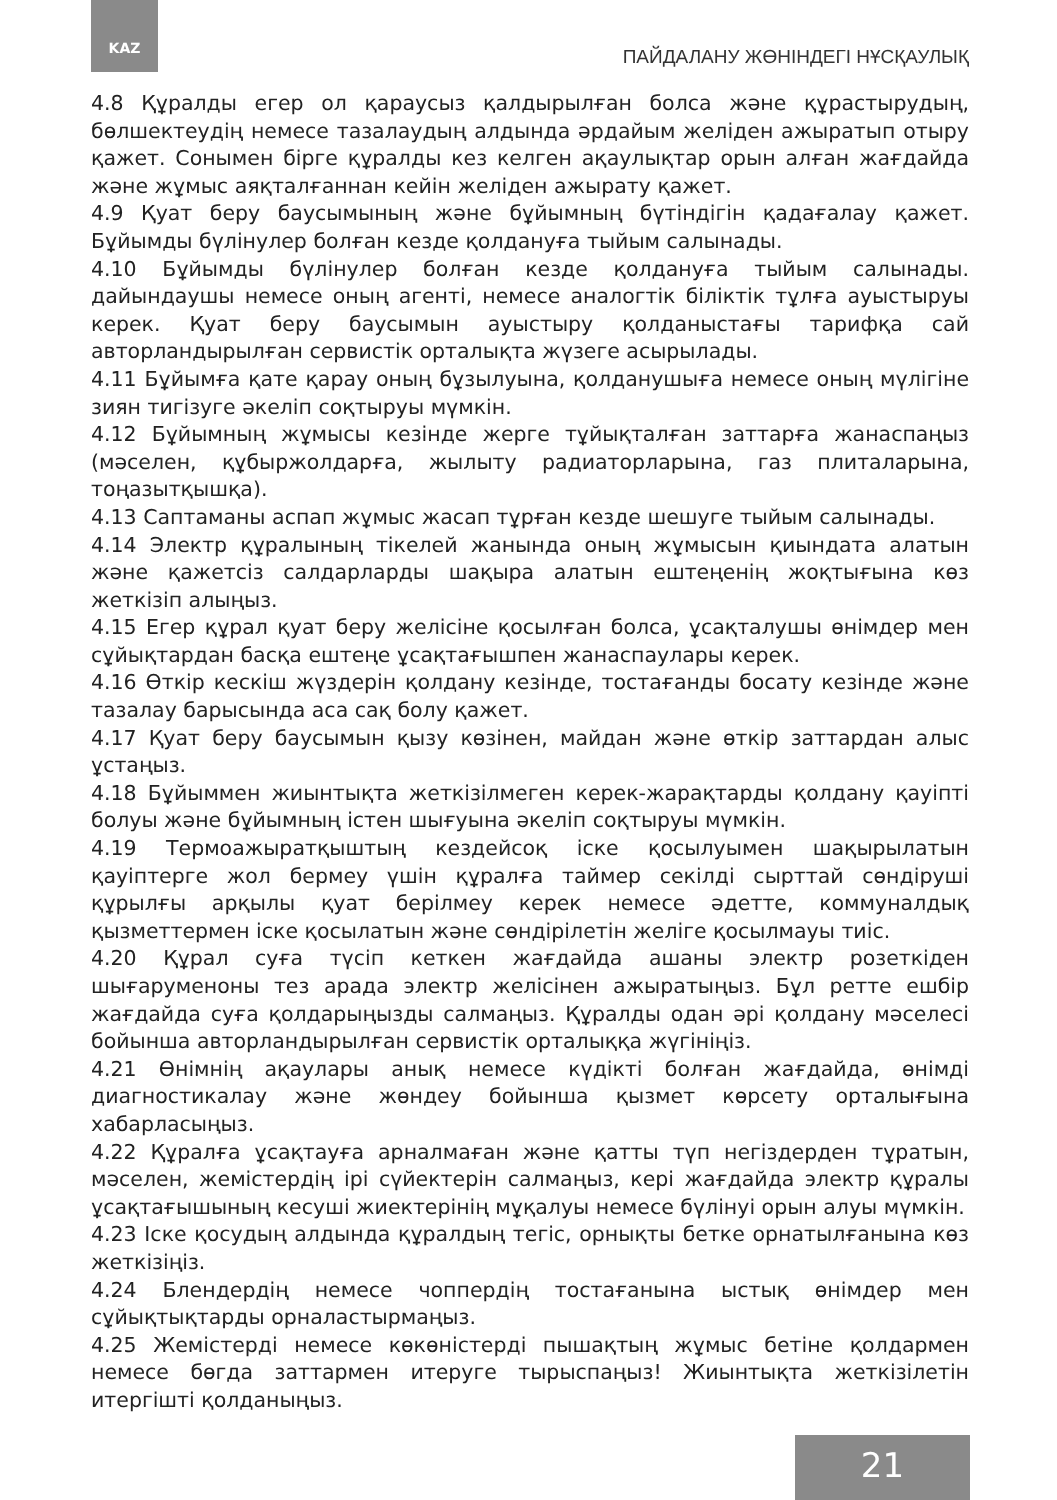KAZ
ПАЙДАЛАНУ ЖӨНІНДЕГІ НҰСҚАУЛЫҚ
4.8 Құралды егер ол қараусыз қалдырылған болса және құрастырудың, бөлшектеудің немесе тазалаудың алдында әрдайым желіден ажыратып отыру қажет. Сонымен бірге құралды кез келген ақаулықтар орын алған жағдайда және жұмыс аяқталғаннан кейін желіден ажырату қажет.
4.9 Қуат беру баусымының және бұйымның бүтіндігін қадағалау қажет. Бұйымды бүлінулер болған кезде қолдануға тыйым салынады.
4.10 Бұйымды бүлінулер болған кезде қолдануға тыйым салынады. дайындаушы немесе оның агенті, немесе аналогтік біліктік тұлға ауыстыруы керек. Қуат беру баусымын ауыстыру қолданыстағы тарифқа сай авторландырылған сервистік орталықта жүзеге асырылады.
4.11 Бұйымға қате қарау оның бұзылуына, қолданушыға немесе оның мүлігіне зиян тигізуге әкеліп соқтыруы мүмкін.
4.12 Бұйымның жұмысы кезінде жерге тұйықталған заттарға жанаспаңыз (мәселен, құбыржолдарға, жылыту радиаторларына, газ плиталарына, тоңазытқышқа).
4.13 Саптаманы аспап жұмыс жасап тұрған кезде шешуге тыйым салынады.
4.14 Электр құралының тікелей жанында оның жұмысын қиындата алатын және қажетсіз салдарларды шақыра алатын ештеңенің жоқтығына көз жеткізіп алыңыз.
4.15 Егер құрал қуат беру желісіне қосылған болса, ұсақталушы өнімдер мен сұйықтардан басқа ештеңе ұсақтағышпен жанаспаулары керек.
4.16 Өткір кескіш жүздерін қолдану кезінде, тостағанды босату кезінде және тазалау барысында аса сақ болу қажет.
4.17 Қуат беру баусымын қызу көзінен, майдан және өткір заттардан алыс ұстаңыз.
4.18 Бұйыммен жиынтықта жеткізілмеген керек-жарақтарды қолдану қауіпті болуы және бұйымның істен шығуына әкеліп соқтыруы мүмкін.
4.19 Термоажыратқыштың кездейсоқ іске қосылуымен шақырылатын қауіптерге жол бермеу үшін құралға таймер секілді сырттай сөндіруші құрылғы арқылы қуат берілмеу керек немесе әдетте, коммуналдық қызметтермен іске қосылатын және сөндірілетін желіге қосылмауы тиіс.
4.20 Құрал суға түсіп кеткен жағдайда ашаны электр розеткіден шығаруменоны тез арада электр желісінен ажыратыңыз. Бұл ретте ешбір жағдайда суға қолдарыңызды салмаңыз. Құралды одан әрі қолдану мәселесі бойынша авторландырылған сервистік орталыққа жүгініңіз.
4.21 Өнімнің ақаулары анық немесе күдікті болған жағдайда, өнімді диагностикалау және жөндеу бойынша қызмет көрсету орталығына хабарласыңыз.
4.22 Құралға ұсақтауға арналмаған және қатты түп негіздерден тұратын, мәселен, жемістердің ірі сүйектерін салмаңыз, кері жағдайда электр құралы ұсақтағышының кесуші жиектерінің мұқалуы немесе бүлінуі орын алуы мүмкін.
4.23 Іске қосудың алдында құралдың тегіс, орнықты бетке орнатылғанына көз жеткізіңіз.
4.24 Блендердің немесе чоппердің тостағанына ыстық өнімдер мен сұйықтықтарды орналастырмаңыз.
4.25 Жемістерді немесе көкөністерді пышақтың жұмыс бетіне қолдармен немесе бөгда заттармен итеруге тырыспаңыз! Жиынтықта жеткізілетін итергішті қолданыңыз.
21